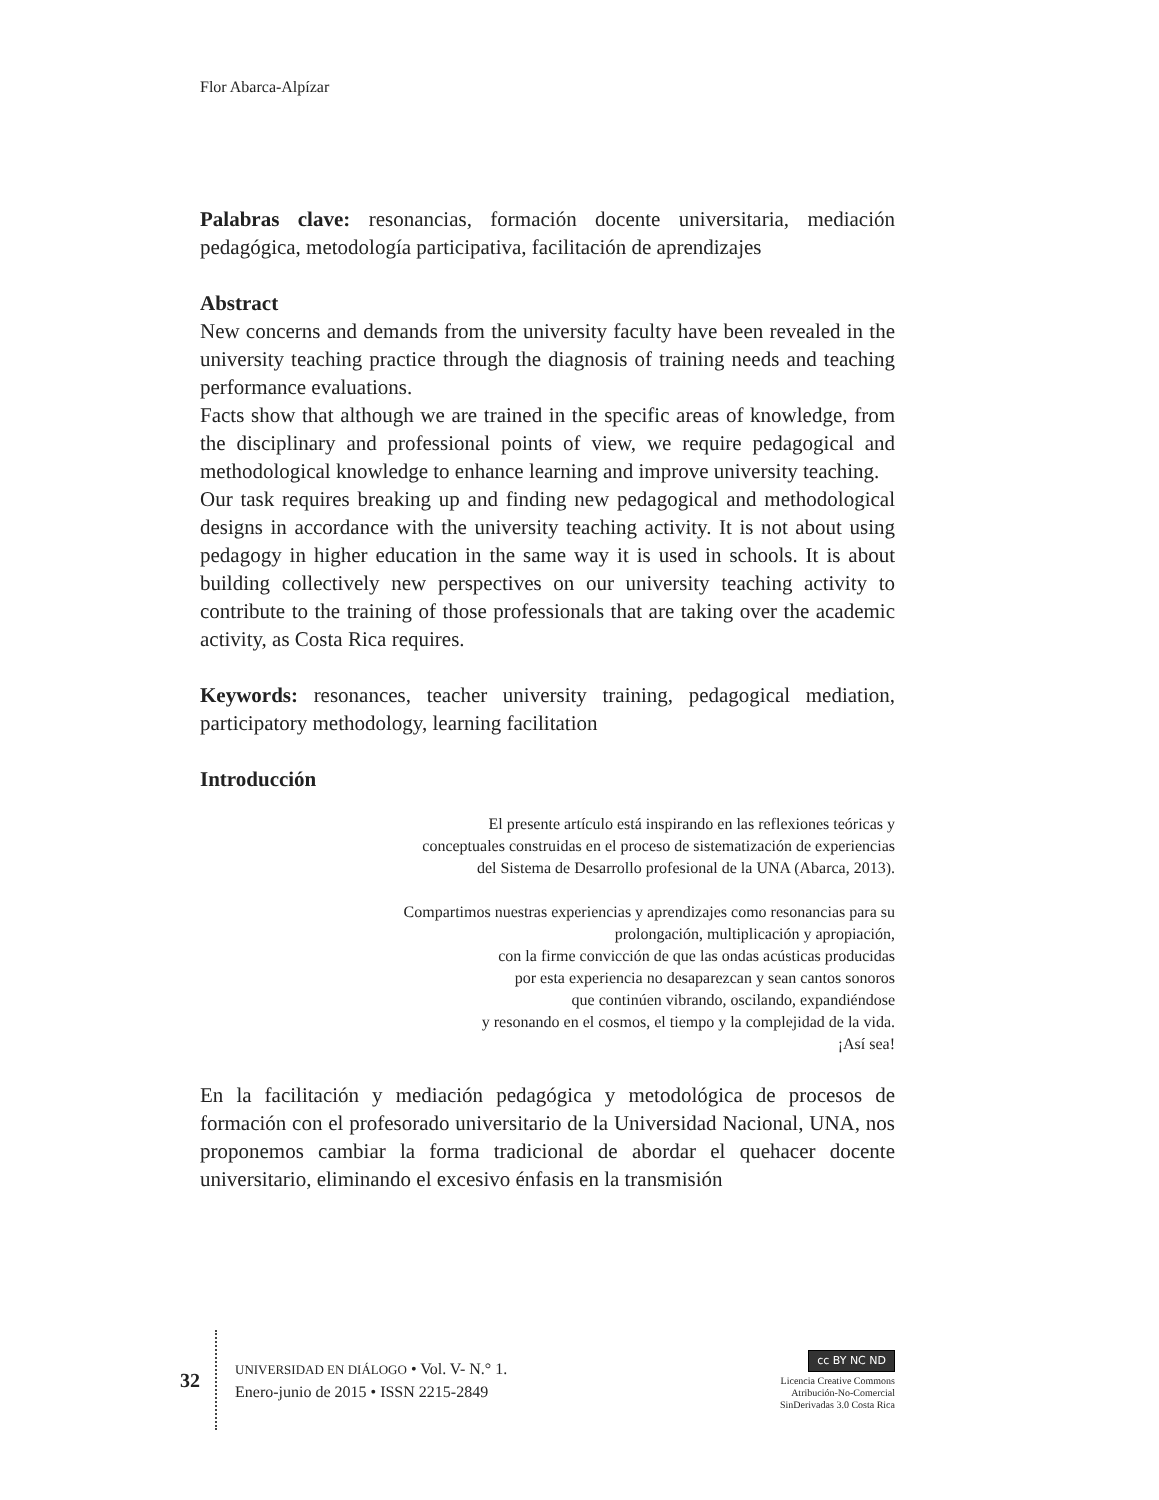Flor Abarca-Alpízar
Palabras clave: resonancias, formación docente universitaria, mediación pedagógica, metodología participativa, facilitación de aprendizajes
Abstract
New concerns and demands from the university faculty have been revealed in the university teaching practice through the diagnosis of training needs and teaching performance evaluations.
Facts show that although we are trained in the specific areas of knowledge, from the disciplinary and professional points of view, we require pedagogical and methodological knowledge to enhance learning and improve university teaching.
Our task requires breaking up and finding new pedagogical and methodological designs in accordance with the university teaching activity. It is not about using pedagogy in higher education in the same way it is used in schools. It is about building collectively new perspectives on our university teaching activity to contribute to the training of those professionals that are taking over the academic activity, as Costa Rica requires.
Keywords: resonances, teacher university training, pedagogical mediation, participatory methodology, learning facilitation
Introducción
El presente artículo está inspirando en las reflexiones teóricas y
conceptuales construidas en el proceso de sistematización de experiencias
del Sistema de Desarrollo profesional de la UNA (Abarca, 2013).
Compartimos nuestras experiencias y aprendizajes como resonancias para su
prolongación, multiplicación y apropiación,
con la firme convicción de que las ondas acústicas producidas
por esta experiencia no desaparezcan y sean cantos sonoros
que continúen vibrando, oscilando, expandiéndose
y resonando en el cosmos, el tiempo y la complejidad de la vida.
¡Así sea!
En la facilitación y mediación pedagógica y metodológica de procesos de formación con el profesorado universitario de la Universidad Nacional, UNA, nos proponemos cambiar la forma tradicional de abordar el quehacer docente universitario, eliminando el excesivo énfasis en la transmisión
32
UNIVERSIDAD EN DIÁLOGO • Vol. V- N.° 1.
Enero-junio de 2015 • ISSN 2215-2849
cc BY NC ND
Licencia Creative Commons
Atribución-No-Comercial
SinDerivadas 3.0 Costa Rica